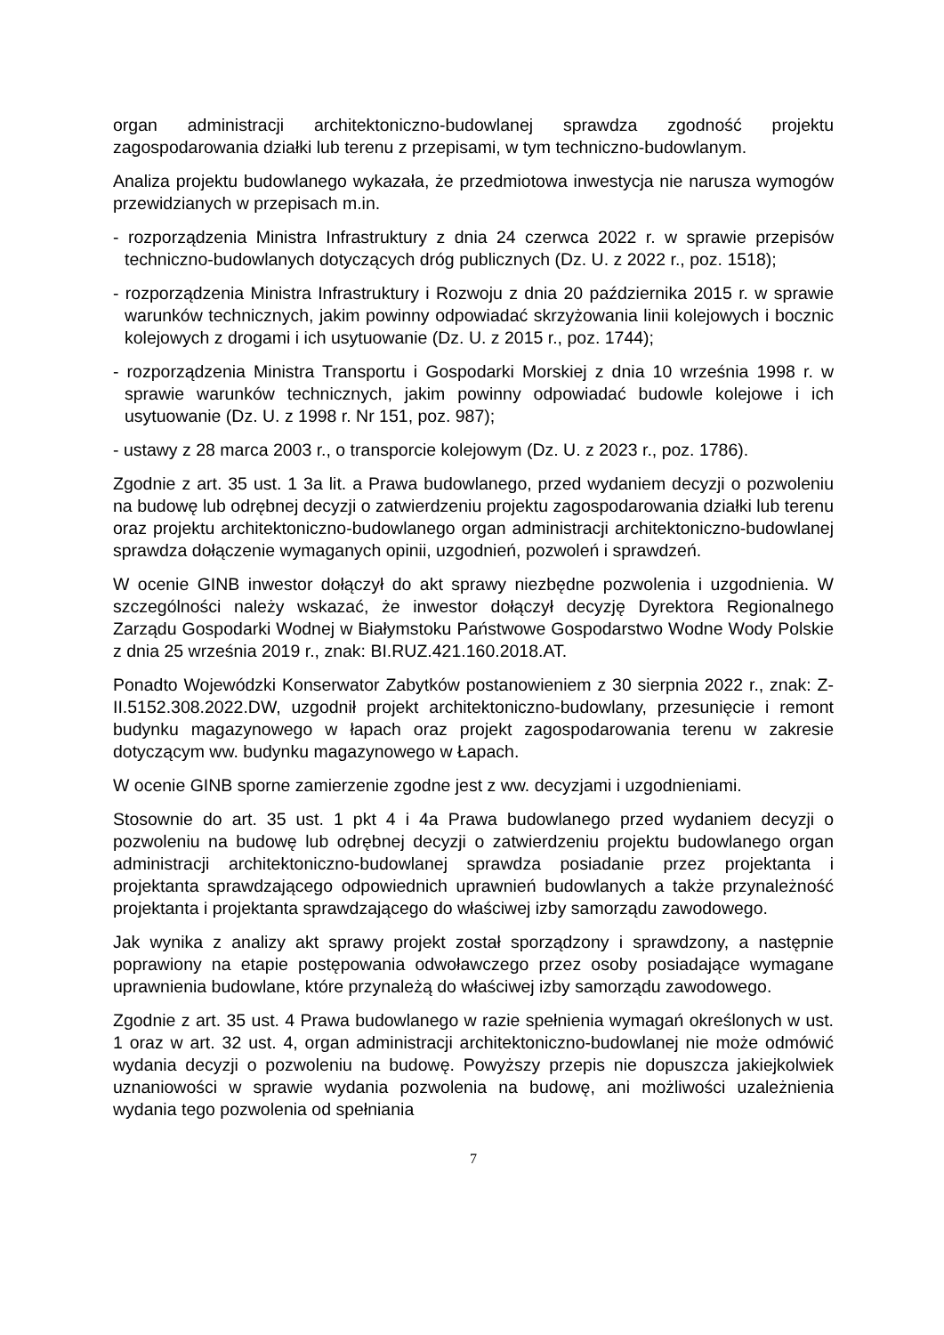organ administracji architektoniczno-budowlanej sprawdza zgodność projektu zagospodarowania działki lub terenu z przepisami, w tym techniczno-budowlanym.
Analiza projektu budowlanego wykazała, że przedmiotowa inwestycja nie narusza wymogów przewidzianych w przepisach m.in.
- rozporządzenia Ministra Infrastruktury z dnia 24 czerwca 2022 r. w sprawie przepisów techniczno-budowlanych dotyczących dróg publicznych (Dz. U. z 2022 r., poz. 1518);
- rozporządzenia Ministra Infrastruktury i Rozwoju z dnia 20 października 2015 r. w sprawie warunków technicznych, jakim powinny odpowiadać skrzyżowania linii kolejowych i bocznic kolejowych z drogami i ich usytuowanie (Dz. U. z 2015 r., poz. 1744);
- rozporządzenia Ministra Transportu i Gospodarki Morskiej z dnia 10 września 1998 r. w sprawie warunków technicznych, jakim powinny odpowiadać budowle kolejowe i ich usytuowanie (Dz. U. z 1998 r. Nr 151, poz. 987);
- ustawy z 28 marca 2003 r., o transporcie kolejowym (Dz. U. z 2023 r., poz. 1786).
Zgodnie z art. 35 ust. 1 3a lit. a Prawa budowlanego, przed wydaniem decyzji o pozwoleniu na budowę lub odrębnej decyzji o zatwierdzeniu projektu zagospodarowania działki lub terenu oraz projektu architektoniczno-budowlanego organ administracji architektoniczno-budowlanej sprawdza dołączenie wymaganych opinii, uzgodnień, pozwoleń i sprawdzeń.
W ocenie GINB inwestor dołączył do akt sprawy niezbędne pozwolenia i uzgodnienia. W szczególności należy wskazać, że inwestor dołączył decyzję Dyrektora Regionalnego Zarządu Gospodarki Wodnej w Białymstoku Państwowe Gospodarstwo Wodne Wody Polskie z dnia 25 września 2019 r., znak: BI.RUZ.421.160.2018.AT.
Ponadto Wojewódzki Konserwator Zabytków postanowieniem z 30 sierpnia 2022 r., znak: Z-II.5152.308.2022.DW, uzgodnił projekt architektoniczno-budowlany, przesunięcie i remont budynku magazynowego w łapach oraz projekt zagospodarowania terenu w zakresie dotyczącym ww. budynku magazynowego w Łapach.
W ocenie GINB sporne zamierzenie zgodne jest z ww. decyzjami i uzgodnieniami.
Stosownie do art. 35 ust. 1 pkt 4 i 4a Prawa budowlanego przed wydaniem decyzji o pozwoleniu na budowę lub odrębnej decyzji o zatwierdzeniu projektu budowlanego organ administracji architektoniczno-budowlanej sprawdza posiadanie przez projektanta i projektanta sprawdzającego odpowiednich uprawnień budowlanych a także przynależność projektanta i projektanta sprawdzającego do właściwej izby samorządu zawodowego.
Jak wynika z analizy akt sprawy projekt został sporządzony i sprawdzony, a następnie poprawiony na etapie postępowania odwoławczego przez osoby posiadające wymagane uprawnienia budowlane, które przynależą do właściwej izby samorządu zawodowego.
Zgodnie z art. 35 ust. 4 Prawa budowlanego w razie spełnienia wymagań określonych w ust. 1 oraz w art. 32 ust. 4, organ administracji architektoniczno-budowlanej nie może odmówić wydania decyzji o pozwoleniu na budowę. Powyższy przepis nie dopuszcza jakiejkolwiek uznaniowości w sprawie wydania pozwolenia na budowę, ani możliwości uzależnienia wydania tego pozwolenia od spełniania
7